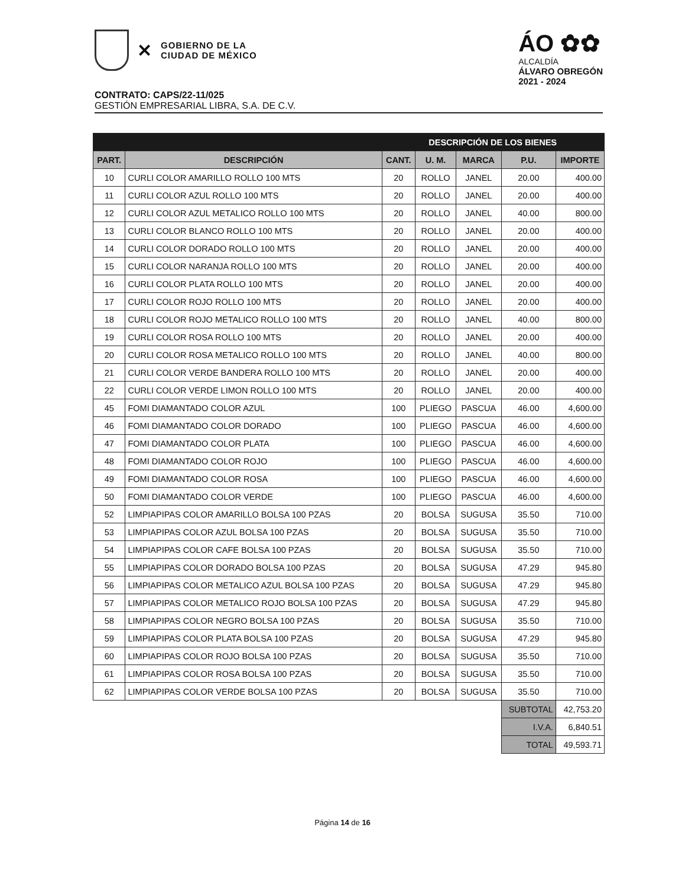✕
GOBIERNO DE LA
CIUDAD DE MÉXICO
ÁO ✿✿
ALCALDÍA
ÁLVARO OBREGÓN
2021 - 2024
CONTRATO: CAPS/22-11/025
GESTIÓN EMPRESARIAL LIBRA, S.A. DE C.V.
| DESCRIPCIÓN DE LOS BIENES | | | | | | |
| --- | --- | --- | --- | --- | --- | --- |
| PART. | DESCRIPCIÓN | CANT. | U. M. | MARCA | P.U. | IMPORTE |
| 10 | CURLI COLOR AMARILLO ROLLO 100 MTS | 20 | ROLLO | JANEL | 20.00 | 400.00 |
| 11 | CURLI COLOR AZUL ROLLO 100 MTS | 20 | ROLLO | JANEL | 20.00 | 400.00 |
| 12 | CURLI COLOR AZUL METALICO ROLLO 100 MTS | 20 | ROLLO | JANEL | 40.00 | 800.00 |
| 13 | CURLI COLOR BLANCO ROLLO 100 MTS | 20 | ROLLO | JANEL | 20.00 | 400.00 |
| 14 | CURLI COLOR DORADO ROLLO 100 MTS | 20 | ROLLO | JANEL | 20.00 | 400.00 |
| 15 | CURLI COLOR NARANJA ROLLO 100 MTS | 20 | ROLLO | JANEL | 20.00 | 400.00 |
| 16 | CURLI COLOR PLATA ROLLO 100 MTS | 20 | ROLLO | JANEL | 20.00 | 400.00 |
| 17 | CURLI COLOR ROJO ROLLO 100 MTS | 20 | ROLLO | JANEL | 20.00 | 400.00 |
| 18 | CURLI COLOR ROJO METALICO ROLLO 100 MTS | 20 | ROLLO | JANEL | 40.00 | 800.00 |
| 19 | CURLI COLOR ROSA ROLLO 100 MTS | 20 | ROLLO | JANEL | 20.00 | 400.00 |
| 20 | CURLI COLOR ROSA METALICO ROLLO 100 MTS | 20 | ROLLO | JANEL | 40.00 | 800.00 |
| 21 | CURLI COLOR VERDE BANDERA ROLLO 100 MTS | 20 | ROLLO | JANEL | 20.00 | 400.00 |
| 22 | CURLI COLOR VERDE LIMON ROLLO 100 MTS | 20 | ROLLO | JANEL | 20.00 | 400.00 |
| 45 | FOMI DIAMANTADO COLOR AZUL | 100 | PLIEGO | PASCUA | 46.00 | 4,600.00 |
| 46 | FOMI DIAMANTADO COLOR DORADO | 100 | PLIEGO | PASCUA | 46.00 | 4,600.00 |
| 47 | FOMI DIAMANTADO COLOR PLATA | 100 | PLIEGO | PASCUA | 46.00 | 4,600.00 |
| 48 | FOMI DIAMANTADO COLOR ROJO | 100 | PLIEGO | PASCUA | 46.00 | 4,600.00 |
| 49 | FOMI DIAMANTADO COLOR ROSA | 100 | PLIEGO | PASCUA | 46.00 | 4,600.00 |
| 50 | FOMI DIAMANTADO COLOR VERDE | 100 | PLIEGO | PASCUA | 46.00 | 4,600.00 |
| 52 | LIMPIAPIPAS COLOR AMARILLO BOLSA 100 PZAS | 20 | BOLSA | SUGUSA | 35.50 | 710.00 |
| 53 | LIMPIAPIPAS COLOR AZUL BOLSA 100 PZAS | 20 | BOLSA | SUGUSA | 35.50 | 710.00 |
| 54 | LIMPIAPIPAS COLOR CAFE BOLSA 100 PZAS | 20 | BOLSA | SUGUSA | 35.50 | 710.00 |
| 55 | LIMPIAPIPAS COLOR DORADO BOLSA 100 PZAS | 20 | BOLSA | SUGUSA | 47.29 | 945.80 |
| 56 | LIMPIAPIPAS COLOR METALICO AZUL BOLSA 100 PZAS | 20 | BOLSA | SUGUSA | 47.29 | 945.80 |
| 57 | LIMPIAPIPAS COLOR METALICO ROJO BOLSA 100 PZAS | 20 | BOLSA | SUGUSA | 47.29 | 945.80 |
| 58 | LIMPIAPIPAS COLOR NEGRO BOLSA 100 PZAS | 20 | BOLSA | SUGUSA | 35.50 | 710.00 |
| 59 | LIMPIAPIPAS COLOR PLATA BOLSA 100 PZAS | 20 | BOLSA | SUGUSA | 47.29 | 945.80 |
| 60 | LIMPIAPIPAS COLOR ROJO BOLSA 100 PZAS | 20 | BOLSA | SUGUSA | 35.50 | 710.00 |
| 61 | LIMPIAPIPAS COLOR ROSA BOLSA 100 PZAS | 20 | BOLSA | SUGUSA | 35.50 | 710.00 |
| 62 | LIMPIAPIPAS COLOR VERDE BOLSA 100 PZAS | 20 | BOLSA | SUGUSA | 35.50 | 710.00 |
| | | | | | SUBTOTAL | 42,753.20 |
| | | | | | I.V.A. | 6,840.51 |
| | | | | | TOTAL | 49,593.71 |
Página 14 de 16